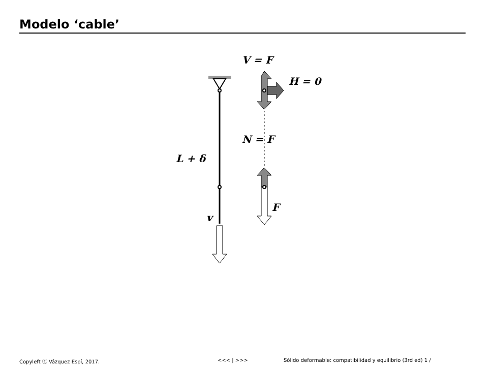Modelo ‘cable’
V = F
H = 0
N = F
L + δ
F
v
Copyleft ⓒ Vázquez Espí, 2017. <<< | >>> Sólido deformable: compatibilidad y equilibrio (3rd ed) 1 /